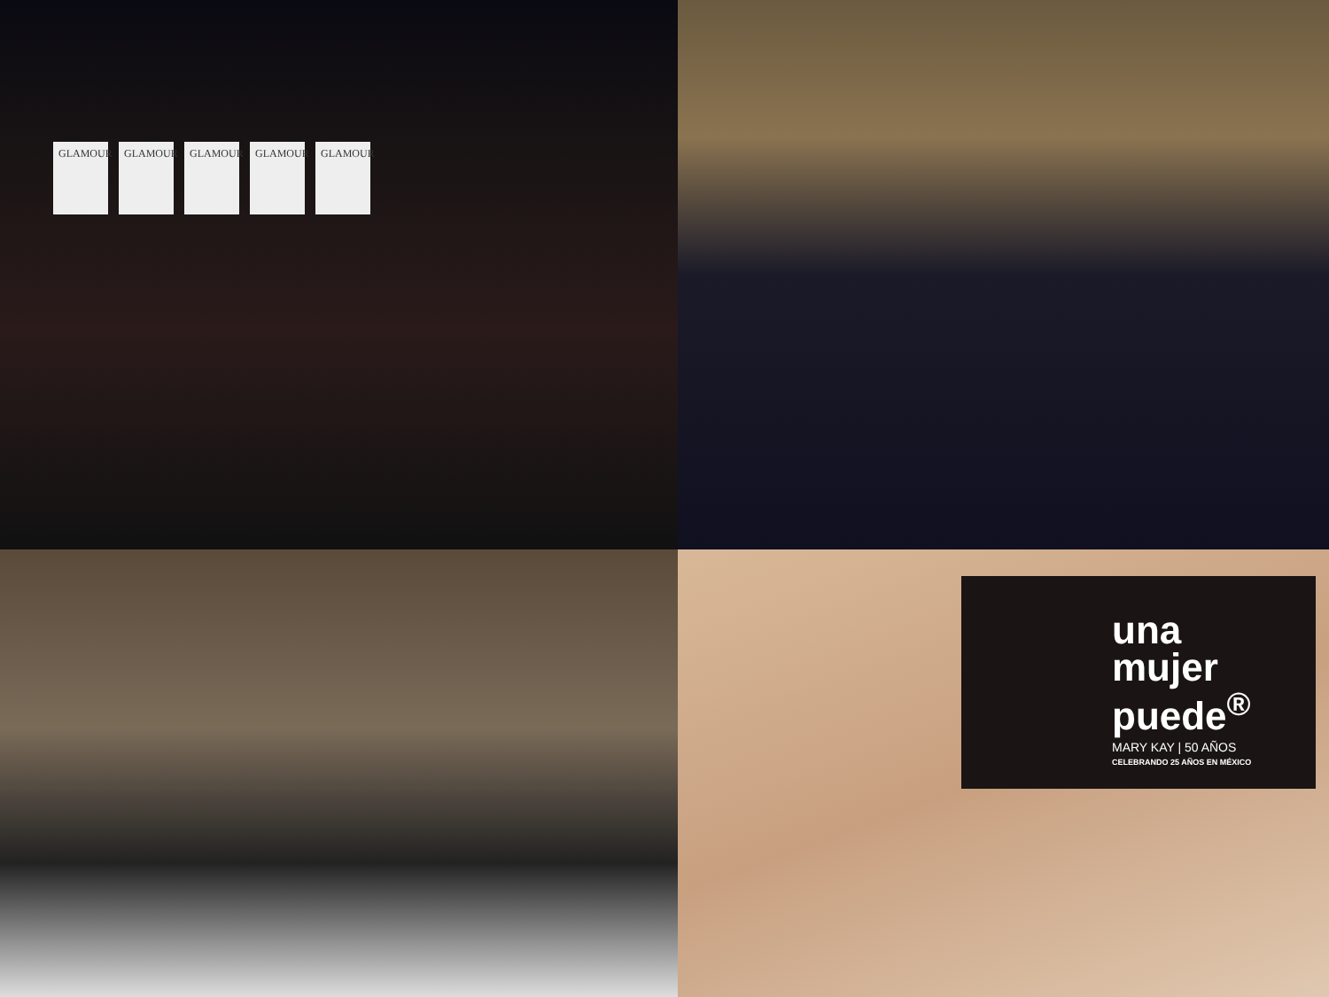GLAMOUR
GLAMOUR
GLAMOUR
GLAMOUR
GLAMOUR
una
mujer
puede<sup>®</sup>
MARY KAY | 50 AÑOS
CELEBRANDO 25 AÑOS EN MÉXICO